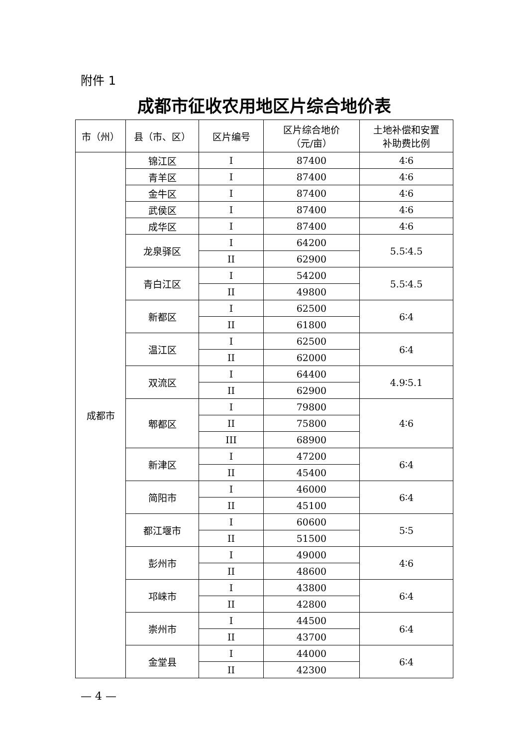附件 1
成都市征收农用地区片综合地价表
| 市（州） | 县（市、区） | 区片编号 | 区片综合地价 （元/亩） | 土地补偿和安置 补助费比例 |
| --- | --- | --- | --- | --- |
| 成都市 | 锦江区 | I | 87400 | 4∶6 |
| | 青羊区 | I | 87400 | 4∶6 |
| | 金牛区 | I | 87400 | 4∶6 |
| | 武侯区 | I | 87400 | 4∶6 |
| | 成华区 | I | 87400 | 4∶6 |
| | 龙泉驿区 | I | 64200 | 5.5∶4.5 |
| | | II | 62900 | |
| | 青白江区 | I | 54200 | 5.5∶4.5 |
| | | II | 49800 | |
| | 新都区 | I | 62500 | 6∶4 |
| | | II | 61800 | |
| | 温江区 | I | 62500 | 6∶4 |
| | | II | 62000 | |
| | 双流区 | I | 64400 | 4.9∶5.1 |
| | | II | 62900 | |
| | 郫都区 | I | 79800 | 4∶6 |
| | | II | 75800 | |
| | | III | 68900 | |
| | 新津区 | I | 47200 | 6∶4 |
| | | II | 45400 | |
| | 简阳市 | I | 46000 | 6∶4 |
| | | II | 45100 | |
| | 都江堰市 | I | 60600 | 5∶5 |
| | | II | 51500 | |
| | 彭州市 | I | 49000 | 4∶6 |
| | | II | 48600 | |
| | 邛崃市 | I | 43800 | 6∶4 |
| | | II | 42800 | |
| | 崇州市 | I | 44500 | 6∶4 |
| | | II | 43700 | |
| | 金堂县 | I | 44000 | 6∶4 |
| | | II | 42300 | |
— 4 —